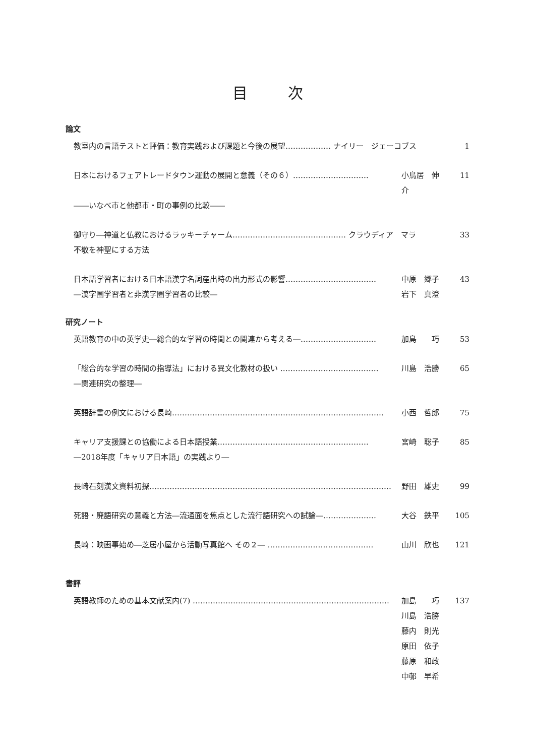目次
論文
教室内の言語テストと評価：教育実践および課題と今後の展望……………… ナイリー　ジェーコブス 1
日本におけるフェアトレードタウン運動の展開と意義（その６）………………………… 小鳥居　伸介 11
――いなべ市と他都市・町の事例の比較――
御守り―神道と仏教におけるラッキーチャーム……………………………………… クラウディア　マラ 33
不敬を神聖にする方法
日本語学習者における日本語漢字名詞産出時の出力形式の影響……………………………… 中原　郷子 43
―漢字圏学習者と非漢字圏学習者の比較― 岩下　真澄
研究ノート
英語教育の中の英学史―総合的な学習の時間との関連から考える―………………………… 加島　　巧 53
「総合的な学習の時間の指導法」における異文化教材の扱い ………………………………… 川島　浩勝 65
―関連研究の整理―
英語辞書の例文における長崎………………………………………………………………………… 小西　哲郎 75
キャリア支援課との協働による日本語授業…………………………………………………… 宮崎　聡子 85
―2018年度「キャリア日本語」の実践より―
長崎石刻漢文資料初探…………………………………………………………………………………… 野田　雄史 99
死語・廃語研究の意義と方法―流通面を焦点とした流行語研究への試論―………………… 大谷　鉄平 105
長崎：映画事始め―芝居小屋から活動写真館へ その２― …………………………………… 山川　欣也 121
書評
英語教師のための基本文献案内(7) …………………………………………………………………… 加島　　巧 137
川島　浩勝
藤内　則光
原田　依子
藤原　和政
中邨　早希